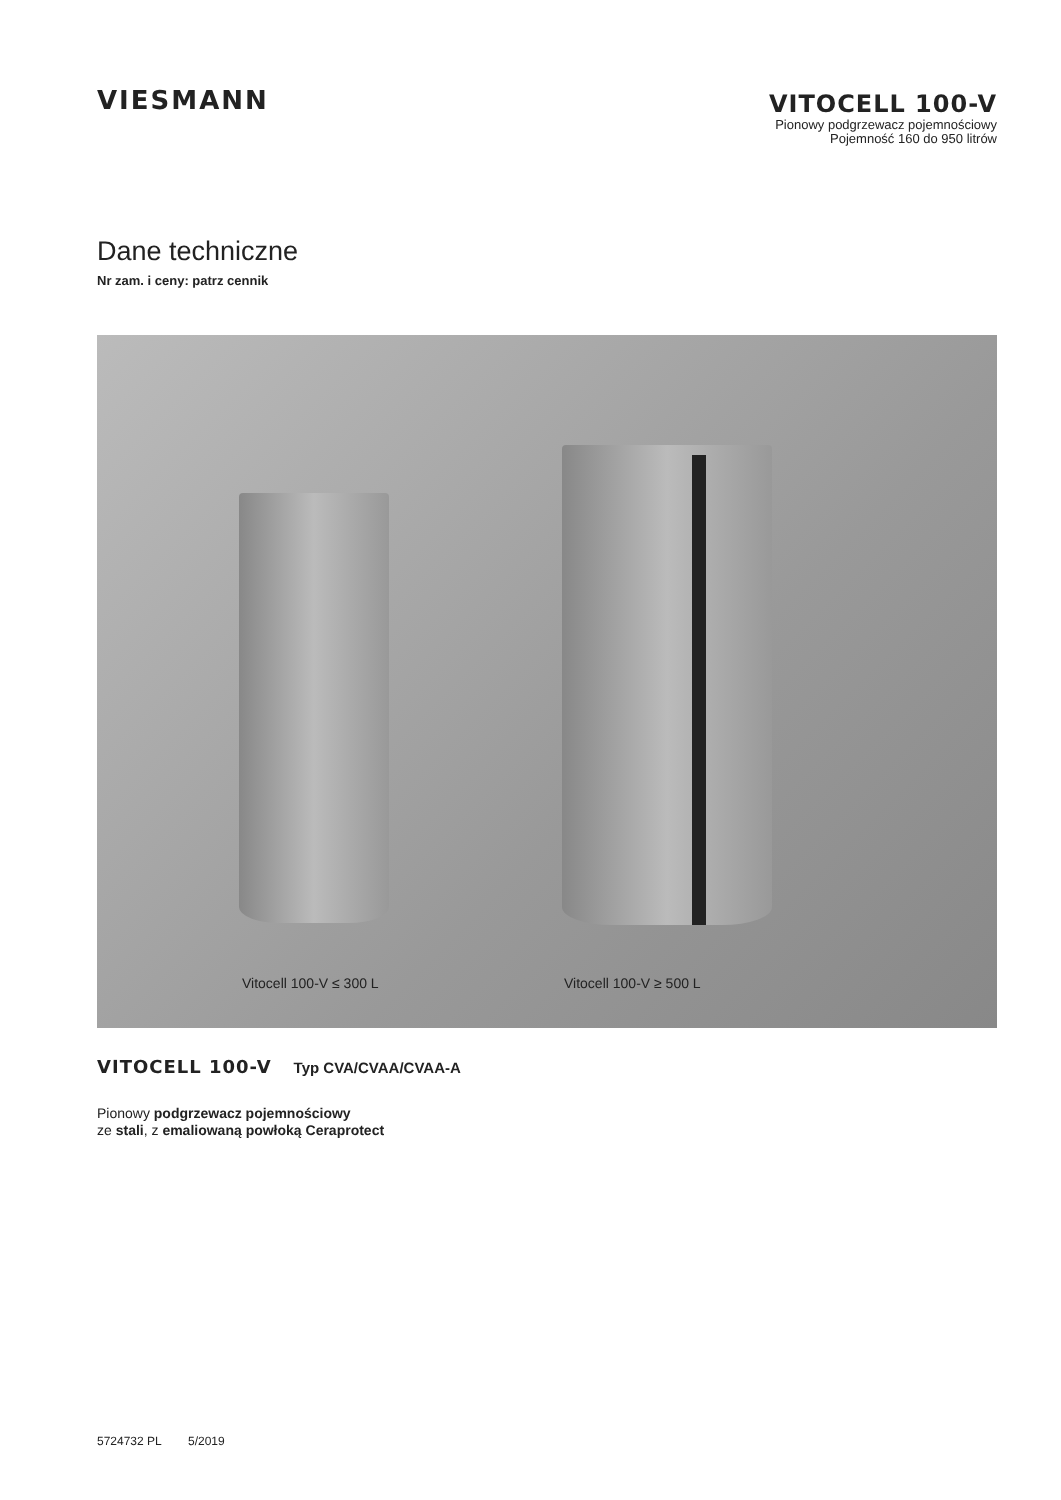VIESMANN
VITOCELL 100-V
Pionowy podgrzewacz pojemnościowy
Pojemność 160 do 950 litrów
Dane techniczne
Nr zam. i ceny: patrz cennik
Vitocell 100-V ≤ 300 L Vitocell 100-V ≥ 500 L
VITOCELL 100-V Typ CVA/CVAA/CVAA-A
Pionowy podgrzewacz pojemnościowy
ze stali, z emaliowaną powłoką Ceraprotect
5724732 PL 5/2019